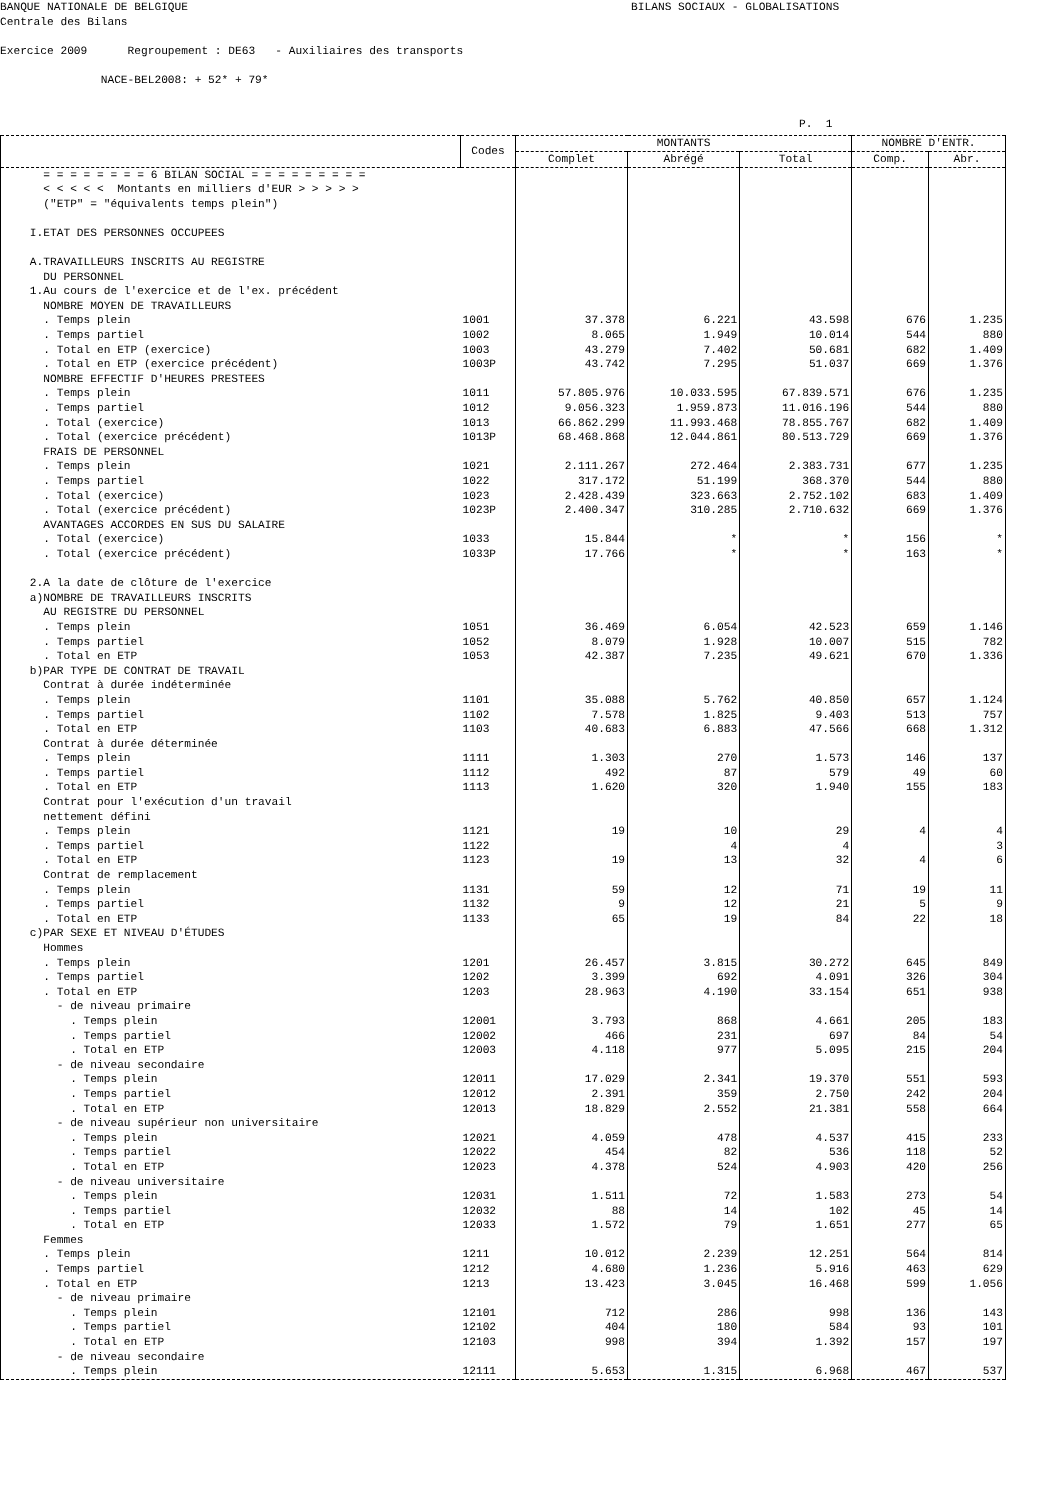BANQUE NATIONALE DE BELGIQUE BILANS SOCIAUX - GLOBALISATIONS Centrale des Bilans Exercice 2009 Regroupement : DE63 - Auxiliaires des transports NACE-BEL2008: + 52* + 79* P. 1
| | Codes | MONTANTS | | | NOMBRE D'ENTR. | |
| --- | --- | --- | --- | --- | --- | --- |
| | | Complet | Abrégé | Total | Comp. | Abr. |
| = = = = = = = = 6 BILAN SOCIAL = = = = = = = = = | | | | | | |
| < < < < < Montants en milliers d'EUR > > > > > | | | | | | |
| ("ETP" = "équivalents temps plein") | | | | | | |
| I.ETAT DES PERSONNES OCCUPEES | | | | | | |
| A.TRAVAILLEURS INSCRITS AU REGISTRE | | | | | | |
| DU PERSONNEL | | | | | | |
| 1.Au cours de l'exercice et de l'ex. précédent | | | | | | |
| NOMBRE MOYEN DE TRAVAILLEURS | | | | | | |
| . Temps plein | 1001 | 37.378 | 6.221 | 43.598 | 676 | 1.235 |
| . Temps partiel | 1002 | 8.065 | 1.949 | 10.014 | 544 | 880 |
| . Total en ETP (exercice) | 1003 | 43.279 | 7.402 | 50.681 | 682 | 1.409 |
| . Total en ETP (exercice précédent) | 1003P | 43.742 | 7.295 | 51.037 | 669 | 1.376 |
| NOMBRE EFFECTIF D'HEURES PRESTEES | | | | | | |
| . Temps plein | 1011 | 57.805.976 | 10.033.595 | 67.839.571 | 676 | 1.235 |
| . Temps partiel | 1012 | 9.056.323 | 1.959.873 | 11.016.196 | 544 | 880 |
| . Total (exercice) | 1013 | 66.862.299 | 11.993.468 | 78.855.767 | 682 | 1.409 |
| . Total (exercice précédent) | 1013P | 68.468.868 | 12.044.861 | 80.513.729 | 669 | 1.376 |
| FRAIS DE PERSONNEL | | | | | | |
| . Temps plein | 1021 | 2.111.267 | 272.464 | 2.383.731 | 677 | 1.235 |
| . Temps partiel | 1022 | 317.172 | 51.199 | 368.370 | 544 | 880 |
| . Total (exercice) | 1023 | 2.428.439 | 323.663 | 2.752.102 | 683 | 1.409 |
| . Total (exercice précédent) | 1023P | 2.400.347 | 310.285 | 2.710.632 | 669 | 1.376 |
| AVANTAGES ACCORDES EN SUS DU SALAIRE | | | | | | |
| . Total (exercice) | 1033 | 15.844 | * | * | 156 | * |
| . Total (exercice précédent) | 1033P | 17.766 | * | * | 163 | * |
| 2.A la date de clôture de l'exercice | | | | | | |
| a)NOMBRE DE TRAVAILLEURS INSCRITS | | | | | | |
| AU REGISTRE DU PERSONNEL | | | | | | |
| . Temps plein | 1051 | 36.469 | 6.054 | 42.523 | 659 | 1.146 |
| . Temps partiel | 1052 | 8.079 | 1.928 | 10.007 | 515 | 782 |
| . Total en ETP | 1053 | 42.387 | 7.235 | 49.621 | 670 | 1.336 |
| b)PAR TYPE DE CONTRAT DE TRAVAIL | | | | | | |
| Contrat à durée indéterminée | | | | | | |
| . Temps plein | 1101 | 35.088 | 5.762 | 40.850 | 657 | 1.124 |
| . Temps partiel | 1102 | 7.578 | 1.825 | 9.403 | 513 | 757 |
| . Total en ETP | 1103 | 40.683 | 6.883 | 47.566 | 668 | 1.312 |
| Contrat à durée déterminée | | | | | | |
| . Temps plein | 1111 | 1.303 | 270 | 1.573 | 146 | 137 |
| . Temps partiel | 1112 | 492 | 87 | 579 | 49 | 60 |
| . Total en ETP | 1113 | 1.620 | 320 | 1.940 | 155 | 183 |
| Contrat pour l'exécution d'un travail | | | | | | |
| nettement défini | | | | | | |
| . Temps plein | 1121 | 19 | 10 | 29 | 4 | 4 |
| . Temps partiel | 1122 | | 4 | 4 | | 3 |
| . Total en ETP | 1123 | 19 | 13 | 32 | 4 | 6 |
| Contrat de remplacement | | | | | | |
| . Temps plein | 1131 | 59 | 12 | 71 | 19 | 11 |
| . Temps partiel | 1132 | 9 | 12 | 21 | 5 | 9 |
| . Total en ETP | 1133 | 65 | 19 | 84 | 22 | 18 |
| c)PAR SEXE ET NIVEAU D'ÉTUDES | | | | | | |
| Hommes | | | | | | |
| . Temps plein | 1201 | 26.457 | 3.815 | 30.272 | 645 | 849 |
| . Temps partiel | 1202 | 3.399 | 692 | 4.091 | 326 | 304 |
| . Total en ETP | 1203 | 28.963 | 4.190 | 33.154 | 651 | 938 |
| - de niveau primaire | | | | | | |
| . Temps plein | 12001 | 3.793 | 868 | 4.661 | 205 | 183 |
| . Temps partiel | 12002 | 466 | 231 | 697 | 84 | 54 |
| . Total en ETP | 12003 | 4.118 | 977 | 5.095 | 215 | 204 |
| - de niveau secondaire | | | | | | |
| . Temps plein | 12011 | 17.029 | 2.341 | 19.370 | 551 | 593 |
| . Temps partiel | 12012 | 2.391 | 359 | 2.750 | 242 | 204 |
| . Total en ETP | 12013 | 18.829 | 2.552 | 21.381 | 558 | 664 |
| - de niveau supérieur non universitaire | | | | | | |
| . Temps plein | 12021 | 4.059 | 478 | 4.537 | 415 | 233 |
| . Temps partiel | 12022 | 454 | 82 | 536 | 118 | 52 |
| . Total en ETP | 12023 | 4.378 | 524 | 4.903 | 420 | 256 |
| - de niveau universitaire | | | | | | |
| . Temps plein | 12031 | 1.511 | 72 | 1.583 | 273 | 54 |
| . Temps partiel | 12032 | 88 | 14 | 102 | 45 | 14 |
| . Total en ETP | 12033 | 1.572 | 79 | 1.651 | 277 | 65 |
| Femmes | | | | | | |
| . Temps plein | 1211 | 10.012 | 2.239 | 12.251 | 564 | 814 |
| . Temps partiel | 1212 | 4.680 | 1.236 | 5.916 | 463 | 629 |
| . Total en ETP | 1213 | 13.423 | 3.045 | 16.468 | 599 | 1.056 |
| - de niveau primaire | | | | | | |
| . Temps plein | 12101 | 712 | 286 | 998 | 136 | 143 |
| . Temps partiel | 12102 | 404 | 180 | 584 | 93 | 101 |
| . Total en ETP | 12103 | 998 | 394 | 1.392 | 157 | 197 |
| - de niveau secondaire | | | | | | |
| . Temps plein | 12111 | 5.653 | 1.315 | 6.968 | 467 | 537 |